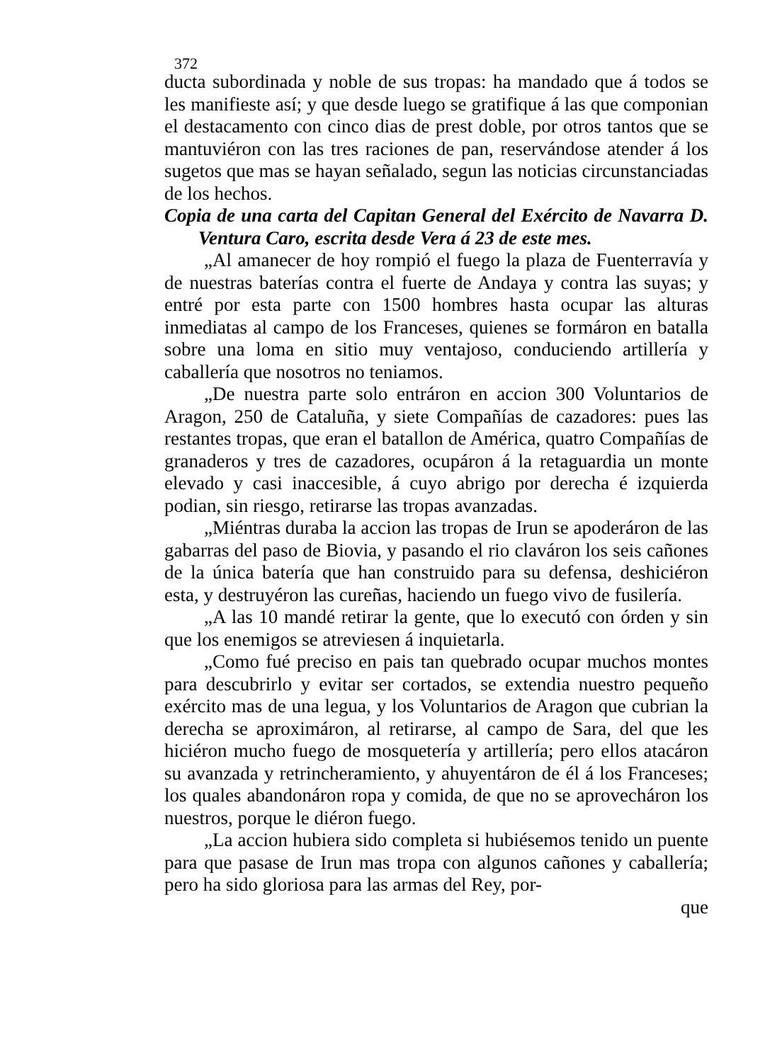372
ducta subordinada y noble de sus tropas: ha mandado que á todos se les manifieste así; y que desde luego se gratifique á las que componian el destacamento con cinco dias de prest doble, por otros tantos que se mantuviéron con las tres raciones de pan, reservándose atender á los sugetos que mas se hayan señalado, segun las noticias circunstanciadas de los hechos.
Copia de una carta del Capitan General del Exército de Navarra D. Ventura Caro, escrita desde Vera á 23 de este mes.
„Al amanecer de hoy rompió el fuego la plaza de Fuenterravía y de nuestras baterías contra el fuerte de Andaya y contra las suyas; y entré por esta parte con 1500 hombres hasta ocupar las alturas inmediatas al campo de los Franceses, quienes se formáron en batalla sobre una loma en sitio muy ventajoso, conduciendo artillería y caballería que nosotros no teniamos.
„De nuestra parte solo entráron en accion 300 Voluntarios de Aragon, 250 de Cataluña, y siete Compañías de cazadores: pues las restantes tropas, que eran el batallon de América, quatro Compañías de granaderos y tres de cazadores, ocupáron á la retaguardia un monte elevado y casi inaccesible, á cuyo abrigo por derecha é izquierda podian, sin riesgo, retirarse las tropas avanzadas.
„Miéntras duraba la accion las tropas de Irun se apoderáron de las gabarras del paso de Biovia, y pasando el rio claváron los seis cañones de la única batería que han construido para su defensa, deshiciéron esta, y destruyéron las cureñas, haciendo un fuego vivo de fusilería.
„A las 10 mandé retirar la gente, que lo executó con órden y sin que los enemigos se atreviesen á inquietarla.
„Como fué preciso en pais tan quebrado ocupar muchos montes para descubrirlo y evitar ser cortados, se extendia nuestro pequeño exército mas de una legua, y los Voluntarios de Aragon que cubrian la derecha se aproximáron, al retirarse, al campo de Sara, del que les hiciéron mucho fuego de mosquetería y artillería; pero ellos atacáron su avanzada y retrincheramiento, y ahuyentáron de él á los Franceses; los quales abandonáron ropa y comida, de que no se aprovecháron los nuestros, porque le diéron fuego.
„La accion hubiera sido completa si hubiésemos tenido un puente para que pasase de Irun mas tropa con algunos cañones y caballería; pero ha sido gloriosa para las armas del Rey, por-
que